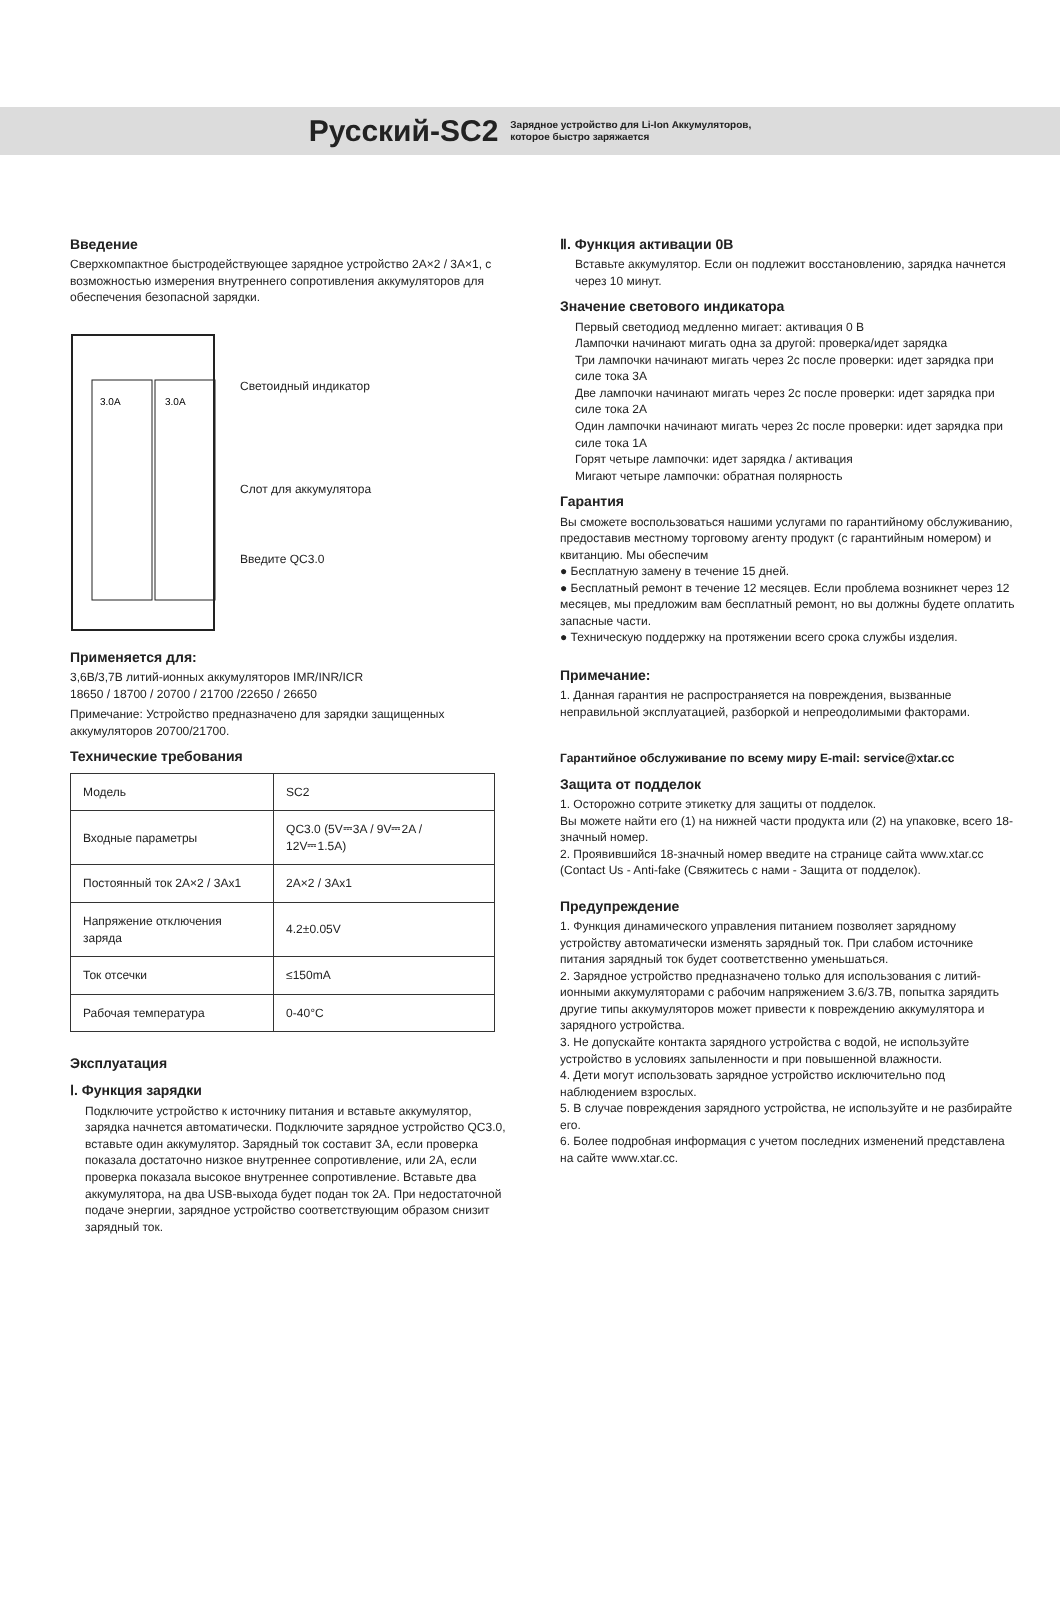Русский-SC2
Зарядное устройство для Li-Ion Аккумуляторов,
которое быстро заряжается
Введение
Сверхкомпактное быстродействующее зарядное устройство 2A×2 / 3A×1, с возможностью измерения внутреннего сопротивления аккумуляторов для обеспечения безопасной зарядки.
3.0A
3.0A
Светоидный индикатор
Слот для аккумулятора
Введите QC3.0
Применяется для:
3,6В/3,7В литий-ионных аккумуляторов IMR/INR/ICR
18650 / 18700 / 20700 / 21700 /22650 / 26650
Примечание: Устройство предназначено для зарядки защищенных аккумуляторов 20700/21700.
Технические требования
| Модель | SC2 |
| Входные параметры | QC3.0 (5V⎓3A / 9V⎓2A / 12V⎓1.5A) |
| Постоянный ток 2A×2 / 3Ax1 | 2A×2 / 3Ax1 |
| Напряжение отключения заряда | 4.2±0.05V |
| Ток отсечки | ≤150mA |
| Рабочая температура | 0-40°C |
Эксплуатация
Ⅰ. Функция зарядки
Подключите устройство к источнику питания и вставьте аккумулятор, зарядка начнется автоматически. Подключите зарядное устройство QC3.0, вставьте один аккумулятор. Зарядный ток составит 3A, если проверка показала достаточно низкое внутреннее сопротивление, или 2A, если проверка показала высокое внутреннее сопротивление. Вставьте два аккумулятора, на два USB-выхода будет подан ток 2A. При недостаточной подаче энергии, зарядное устройство соответствующим образом снизит зарядный ток.
Ⅱ. Функция активации 0В
Вставьте аккумулятор. Если он подлежит восстановлению, зарядка начнется через 10 минут.
Значение светового индикатора
Первый светодиод медленно мигает: активация 0 В
Лампочки начинают мигать одна за другой: проверка/идет зарядка
Три лампочки начинают мигать через 2с после проверки: идет зарядка при силе тока 3A
Две лампочки начинают мигать через 2с после проверки: идет зарядка при силе тока 2A
Один лампочки начинают мигать через 2с после проверки: идет зарядка при силе тока 1A
Горят четыре лампочки: идет зарядка / активация
Мигают четыре лампочки: обратная полярность
Гарантия
Вы сможете воспользоваться нашими услугами по гарантийному обслуживанию, предоставив местному торговому агенту продукт (с гарантийным номером) и квитанцию. Мы обеспечим
● Бесплатную замену в течение 15 дней.
● Бесплатный ремонт в течение 12 месяцев. Если проблема возникнет через 12 месяцев, мы предложим вам бесплатный ремонт, но вы должны будете оплатить запасные части.
● Техническую поддержку на протяжении всего срока службы изделия.
Примечание:
1. Данная гарантия не распространяется на повреждения, вызванные неправильной эксплуатацией, разборкой и непреодолимыми факторами.
Гарантийное обслуживание по всему миру E-mail: service@xtar.cc
Защита от подделок
1. Осторожно сотрите этикетку для защиты от подделок.
Вы можете найти его (1) на нижней части продукта или (2) на упаковке, всего 18-значный номер.
2. Проявившийся 18-значный номер введите на странице сайта www.xtar.cc (Contact Us - Anti-fake (Свяжитесь с нами - Защита от подделок).
Предупреждение
1. Функция динамического управления питанием позволяет зарядному устройству автоматически изменять зарядный ток. При слабом источнике питания зарядный ток будет соответственно уменьшаться.
2. Зарядное устройство предназначено только для использования с литий-ионными аккумуляторами с рабочим напряжением 3.6/3.7В, попытка зарядить другие типы аккумуляторов может привести к повреждению аккумулятора и зарядного устройства.
3. Не допускайте контакта зарядного устройства с водой, не используйте устройство в условиях запыленности и при повышенной влажности.
4. Дети могут использовать зарядное устройство исключительно под наблюдением взрослых.
5. В случае повреждения зарядного устройства, не используйте и не разбирайте его.
6. Более подробная информация с учетом последних изменений представлена на сайте www.xtar.cc.